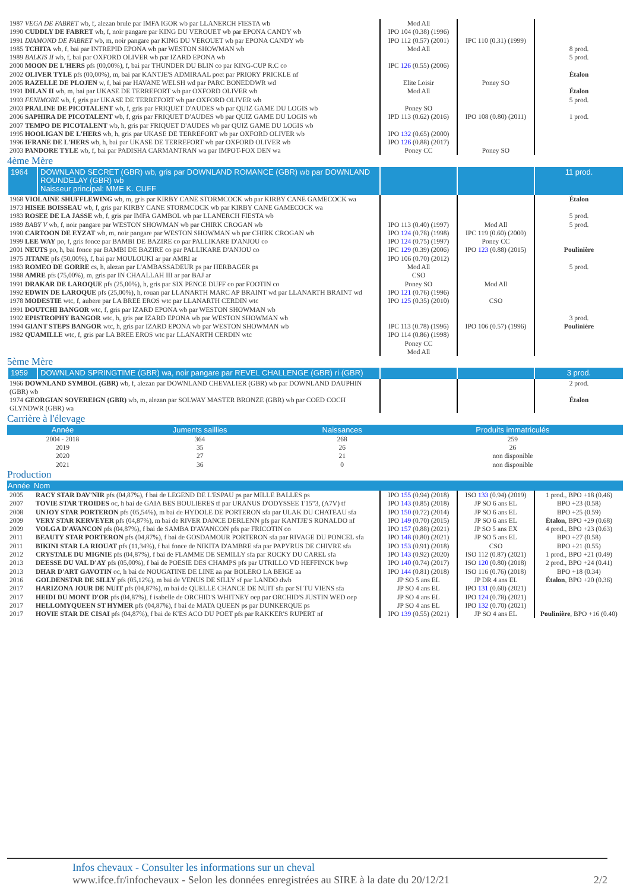| 1987 VEGA DE FABRET wb, f, alezan brule par IMFA IGOR wb par LLANERCH FIESTA wb 1990 CUDDLY DE FABRET wb, f, noir pangare par KING DU VEROUET wb par EPONA CANDY wb 1991 DIAMOND DE FABRET wb, m, noir pangare par KING DU VEROUET wb par EPONA CANDY wb 1985 TCHITA wb, f, bai par INTREPID EPONA wb par WESTON SHOWMAN wb 1989 BALKIS II wb, f, bai par OXFORD OLIVER wb par IZARD EPONA wb 2000 MOON DE L'HERS pfs (00,00%), f, bai par THUNDER DU BLIN co par KING-CUP R.C co 2002 OLIVER TYLE pfs (00,00%), m, bai par KANTJE'S ADMIRAAL poet par PRIORY PRICKLE nf 2005 RAZELLE DE PLOJEN w, f, bai par HAVANE WELSH wd par PARC BONEDDWR wd 1991 DILAN II wb, m, bai par UKASE DE TERREFORT wb par OXFORD OLIVER wb 1993 FENIMORE wb, f, gris par UKASE DE TERREFORT wb par OXFORD OLIVER wb 2003 PRALINE DE PICOTALENT wb, f, gris par FRIQUET D'AUDES wb par QUIZ GAME DU LOGIS wb 2006 SAPHIRA DE PICOTALENT wb, f, gris par FRIQUET D'AUDES wb par QUIZ GAME DU LOGIS wb 2007 TEMPO DE PICOTALENT wb, h, gris par FRIQUET D'AUDES wb par QUIZ GAME DU LOGIS wb 1995 HOOLIGAN DE L'HERS wb, h, gris par UKASE DE TERREFORT wb par OXFORD OLIVER wb 1996 IFRANE DE L'HERS wb, h, bai par UKASE DE TERREFORT wb par OXFORD OLIVER wb 2003 PANDORE TYLE wb, f, bai par PADISHA CARMANTRAN wa par IMPOT-FOX DEN wa | Mod All IPO 104 (0.38) (1996) IPO 112 (0.57) (2001) Mod All IPC 126 (0.55) (2006) Elite Loisir Mod All Poney SO IPD 113 (0.62) (2016) IPO 132 (0.65) (2000) IPO 126 (0.88) (2017) Poney CC | IPC 110 (0.31) (1999) Poney SO IPO 108 (0.80) (2011) Poney SO | 8 prod. 5 prod. Étalon Étalon 5 prod. 1 prod. |
4ème Mère
| 1964 | DOWNLAND SECRET (GBR) wb, gris par DOWNLAND ROMANCE (GBR) wb par DOWNLAND ROUNDELAY (GBR) wb Naisseur principal: MME K. CUFF | | | 11 prod. |
| 1968 VIOLAINE SHUFFLEWING wb, m, gris par KIRBY CANE STORMCOCK wb par KIRBY CANE GAMECOCK wa 1973 HISEE BOISSEAU wb, f, gris par KIRBY CANE STORMCOCK wb par KIRBY CANE GAMECOCK wa 1983 ROSEE DE LA JASSE wb, f, gris par IMFA GAMBOL wb par LLANERCH FIESTA wb 1989 BABY V wb, f, noir pangare par WESTON SHOWMAN wb par CHIRK CROGAN wb 1990 CARTOON DE EYZAT wb, m, noir pangare par WESTON SHOWMAN wb par CHIRK CROGAN wb 1999 LEE WAY po, f, gris fonce par BAMBI DE BAZIRE co par PALLIKARE D'ANJOU co 2001 NEUTS po, h, bai fonce par BAMBI DE BAZIRE co par PALLIKARE D'ANJOU co 1975 JITANE pfs (50,00%), f, bai par MOULOUKI ar par AMRI ar 1983 ROMEO DE GORRE cs, h, alezan par L'AMBASSADEUR ps par HERBAGER ps 1988 AMRE pfs (75,00%), m, gris par IN CHAALLAH III ar par BAJ ar 1991 DRAKAR DE LAROQUE pfs (25,00%), h, gris par SIX PENCE DUFF co par FOOTIN co 1992 EDWIN DE LAROQUE pfs (25,00%), h, rouan par LLANARTH MARC AP BRAINT wd par LLANARTH BRAINT wd 1978 MODESTIE wtc, f, aubere par LA BREE EROS wtc par LLANARTH CERDIN wtc 1991 DOUTCHI BANGOR wtc, f, gris par IZARD EPONA wb par WESTON SHOWMAN wb 1992 EPISTROPHY BANGOR wtc, h, gris par IZARD EPONA wb par WESTON SHOWMAN wb 1994 GIANT STEPS BANGOR wtc, h, gris par IZARD EPONA wb par WESTON SHOWMAN wb 1982 QUAMILLE wtc, f, gris par LA BREE EROS wtc par LLANARTH CERDIN wtc | IPO 113 (0.40) (1997) IPO 124 (0.78) (1998) IPO 124 (0.75) (1997) IPC 129 (0.39) (2006) IPO 106 (0.70) (2012) Mod All CSO Poney SO IPO 121 (0.76) (1996) IPO 125 (0.35) (2010) IPC 113 (0.78) (1996) IPO 114 (0.86) (1998) Poney CC Mod All | Mod All IPC 119 (0.60) (2000) Poney CC IPO 123 (0.88) (2015) Mod All CSO IPO 106 (0.57) (1996) | Étalon 5 prod. 5 prod. Poulinière 5 prod. 3 prod. Poulinière |
5ème Mère
| 1959 | DOWNLAND SPRINGTIME (GBR) wa, noir pangare par REVEL CHALLENGE (GBR) ri (GBR) | | | 3 prod. |
| 1966 DOWNLAND SYMBOL (GBR) wb, f, alezan par DOWNLAND CHEVALIER (GBR) wb par DOWNLAND DAUPHIN (GBR) wb 1974 GEORGIAN SOVEREIGN (GBR) wb, m, alezan par SOLWAY MASTER BRONZE (GBR) wb par COED COCH GLYNDWR (GBR) wa | | | 2 prod. Étalon |
Carrière à l'élevage
| Année | Juments saillies | Naissances | Produits immatriculés |
| --- | --- | --- | --- |
| 2004 - 2018 | 364 | 268 | 259 |
| 2019 | 35 | 26 | 26 |
| 2020 | 27 | 21 | non disponible |
| 2021 | 36 | 0 | non disponible |
Production
| Année | Nom | | | |
| --- | --- | --- | --- | --- |
| 2005 | RACY STAR DAV'NIR pfs (04,87%), f bai de LEGEND DE L'ESPAU ps par MILLE BALLES ps | IPO 155 (0.94) (2018) | ISO 133 (0.94) (2019) | 1 prod., BPO +18 (0.46) |
| 2007 | TOVIE STAR TROIDES oc, h bai de GAIA BES BOULIERES tf par URANUS D'ODYSSEE 1'15"3, (A7V) tf | IPO 143 (0.85) (2018) | JP SO 6 ans EL | BPO +23 (0.58) |
| 2008 | UNJOY STAR PORTERON pfs (05,54%), m bai de HYDOLE DE PORTERON sfa par ULAK DU CHATEAU sfa | IPO 150 (0.72) (2014) | JP SO 6 ans EL | BPO +25 (0.59) |
| 2009 | VERY STAR KERVEYER pfs (04,87%), m bai de RIVER DANCE DERLENN pfs par KANTJE'S RONALDO nf | IPO 149 (0.70) (2015) | JP SO 6 ans EL | Étalon , BPO +29 (0.68) |
| 2009 | VOLGA D'AVANCON pfs (04,87%), f bai de SAMBA D'AVANCON pfs par FRICOTIN co | IPO 157 (0.88) (2021) | JP SO 5 ans EX | 4 prod., BPO +23 (0.63) |
| 2011 | BEAUTY STAR PORTERON pfs (04,87%), f bai de GOSDAMOUR PORTERON sfa par RIVAGE DU PONCEL sfa | IPO 148 (0.80) (2021) | JP SO 5 ans EL | BPO +27 (0.58) |
| 2011 | BIKINI STAR LA RIOUAT pfs (11,34%), f bai fonce de NIKITA D'AMBRE sfa par PAPYRUS DE CHIVRE sfa | IPO 153 (0.91) (2018) | CSO | BPO +21 (0.55) |
| 2012 | CRYSTALE DU MIGNIE pfs (04,87%), f bai de FLAMME DE SEMILLY sfa par ROCKY DU CAREL sfa | IPO 143 (0.92) (2020) | ISO 112 (0.87) (2021) | 1 prod., BPO +21 (0.49) |
| 2013 | DEESSE DU VAL D'AY pfs (05,00%), f bai de POESIE DES CHAMPS pfs par UTRILLO VD HEFFINCK bwp | IPO 140 (0.74) (2017) | ISO 120 (0.80) (2018) | 2 prod., BPO +24 (0.41) |
| 2013 | DHAR D'ART GAVOTIN oc, h bai de NOUGATINE DE LINE aa par BOLERO LA BEIGE aa | IPO 144 (0.81) (2018) | ISO 116 (0.76) (2018) | BPO +18 (0.34) |
| 2016 | GOLDENSTAR DE SILLY pfs (05,12%), m bai de VENUS DE SILLY sf par LANDO dwb | JP SO 5 ans EL | JP DR 4 ans EL | Étalon , BPO +20 (0.36) |
| 2017 | HARIZONA JOUR DE NUIT pfs (04,87%), m bai de QUELLE CHANCE DE NUIT sfa par SI TU VIENS sfa | JP SO 4 ans EL | IPO 131 (0.60) (2021) | |
| 2017 | HEIDI DU MONT D'OR pfs (04,87%), f isabelle de ORCHID'S WHITNEY oep par ORCHID'S JUSTIN WED oep | JP SO 4 ans EL | IPO 124 (0.78) (2021) | |
| 2017 | HELLOMYQUEEN ST HYMER pfs (04,87%), f bai de MATA QUEEN ps par DUNKERQUE ps | JP SO 4 ans EL | IPO 132 (0.70) (2021) | |
| 2017 | HOVIE STAR DE CISAI pfs (04,87%), f bai de K'ES ACO DU POET pfs par RAKKER'S RUPERT nf | IPO 139 (0.55) (2021) | JP SO 4 ans EL | Poulinière , BPO +16 (0.40) |
Infos chevaux - Consulter les informations sur un cheval
www.ifce.fr/infochevaux - Selon les données enregistrées au SIRE à la date du 20/12/21 2/2